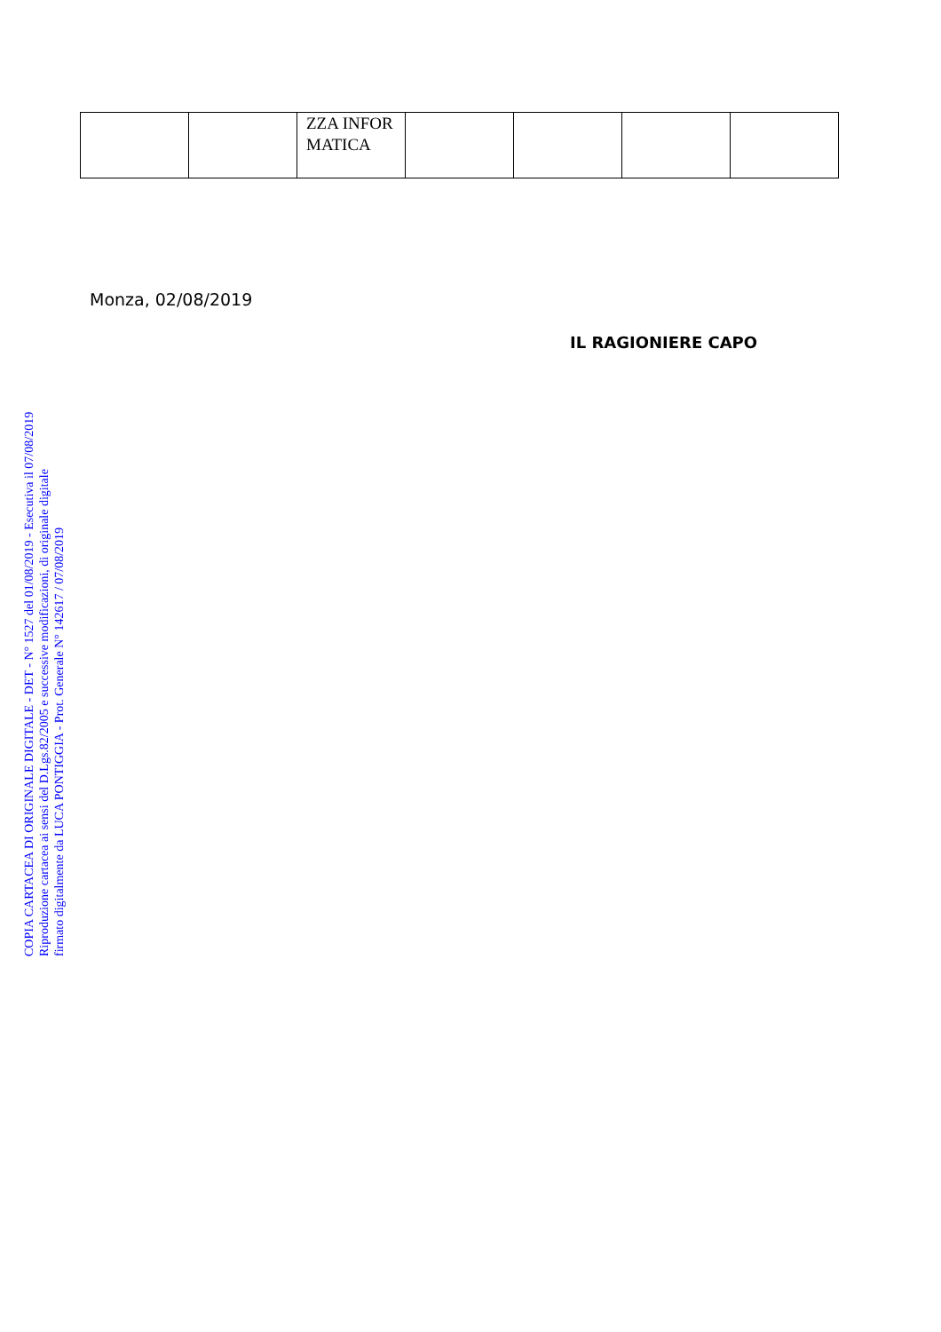| | | ZZA INFOR MATICA | | | | |
Monza, 02/08/2019
IL RAGIONIERE CAPO
COPIA CARTACEA DI ORIGINALE DIGITALE - DET - N° 1527 del 01/08/2019 - Esecutiva il 07/08/2019
Riproduzione cartacea ai sensi del D.Lgs.82/2005 e successive modificazioni, di originale digitale
firmato digitalmente da LUCA PONTIGGIA - Prot. Generale N° 142617 / 07/08/2019